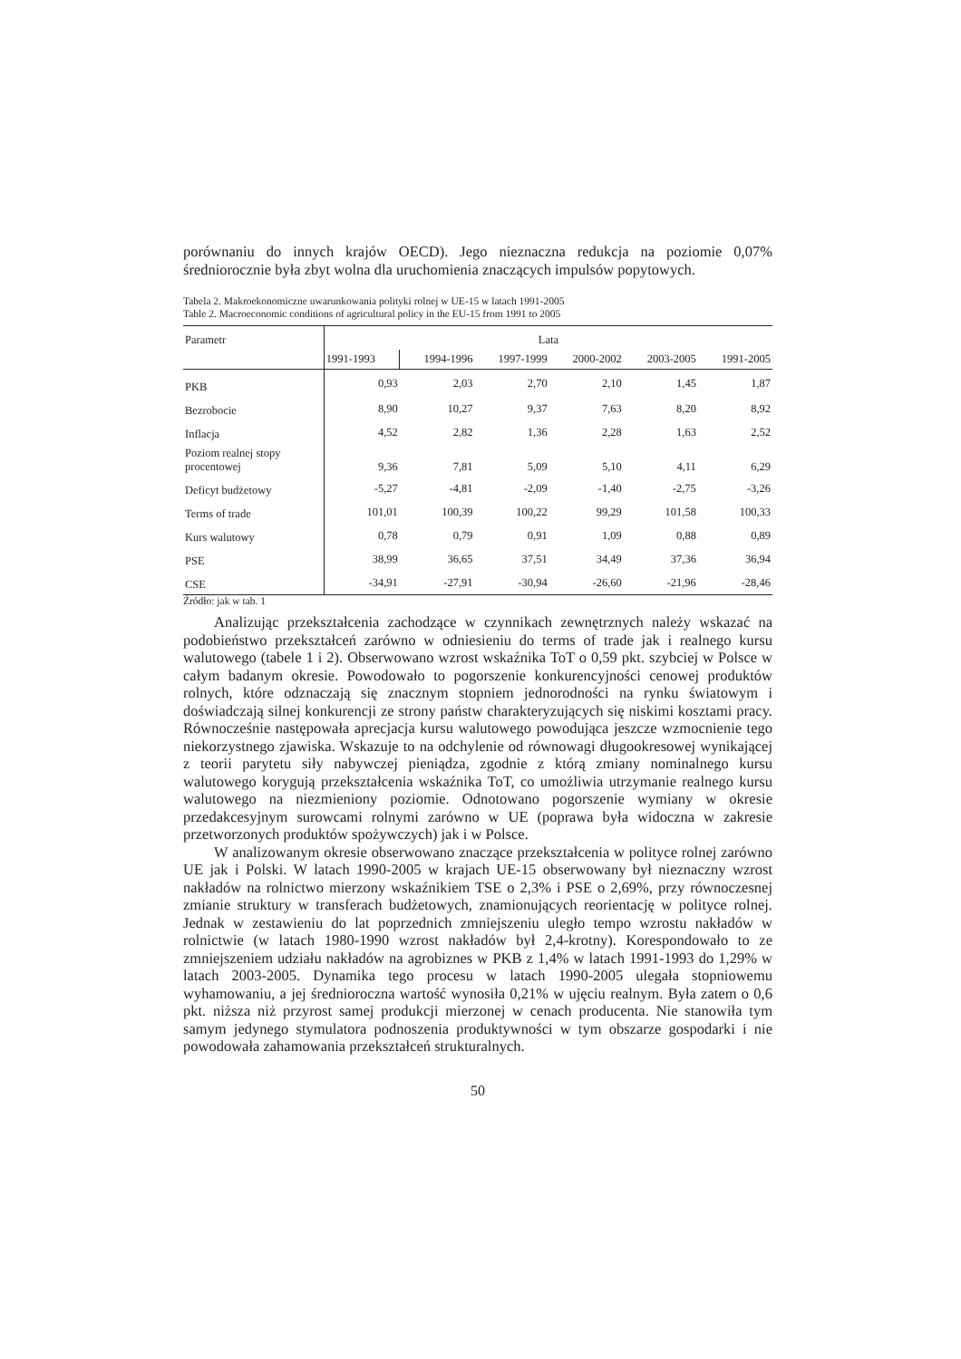porównaniu do innych krajów OECD). Jego nieznaczna redukcja na poziomie 0,07% średniorocznie była zbyt wolna dla uruchomienia znaczących impulsów popytowych.
Tabela 2. Makroekonomiczne uwarunkowania polityki rolnej w UE-15 w latach 1991-2005
Table 2. Macroeconomic conditions of agricultural policy in the EU-15 from 1991 to 2005
| Parametr | Lata | | | | | |
| --- | --- | --- | --- | --- | --- | --- |
| | 1991-1993 | 1994-1996 | 1997-1999 | 2000-2002 | 2003-2005 | 1991-2005 |
| PKB | 0,93 | 2,03 | 2,70 | 2,10 | 1,45 | 1,87 |
| Bezrobocie | 8,90 | 10,27 | 9,37 | 7,63 | 8,20 | 8,92 |
| Inflacja | 4,52 | 2,82 | 1,36 | 2,28 | 1,63 | 2,52 |
| Poziom realnej stopy procentowej | 9,36 | 7,81 | 5,09 | 5,10 | 4,11 | 6,29 |
| Deficyt budżetowy | -5,27 | -4,81 | -2,09 | -1,40 | -2,75 | -3,26 |
| Terms of trade | 101,01 | 100,39 | 100,22 | 99,29 | 101,58 | 100,33 |
| Kurs walutowy | 0,78 | 0,79 | 0,91 | 1,09 | 0,88 | 0,89 |
| PSE | 38,99 | 36,65 | 37,51 | 34,49 | 37,36 | 36,94 |
| CSE | -34,91 | -27,91 | -30,94 | -26,60 | -21,96 | -28,46 |
Źródło: jak w tab. 1
Analizując przekształcenia zachodzące w czynnikach zewnętrznych należy wskazać na podobieństwo przekształceń zarówno w odniesieniu do terms of trade jak i realnego kursu walutowego (tabele 1 i 2). Obserwowano wzrost wskaźnika ToT o 0,59 pkt. szybciej w Polsce w całym badanym okresie. Powodowało to pogorszenie konkurencyjności cenowej produktów rolnych, które odznaczają się znacznym stopniem jednorodności na rynku światowym i doświadczają silnej konkurencji ze strony państw charakteryzujących się niskimi kosztami pracy. Równocześnie następowała aprecjacja kursu walutowego powodująca jeszcze wzmocnienie tego niekorzystnego zjawiska. Wskazuje to na odchylenie od równowagi długookresowej wynikającej z teorii parytetu siły nabywczej pieniądza, zgodnie z którą zmiany nominalnego kursu walutowego korygują przekształcenia wskaźnika ToT, co umożliwia utrzymanie realnego kursu walutowego na niezmieniony poziomie. Odnotowano pogorszenie wymiany w okresie przedakcesyjnym surowcami rolnymi zarówno w UE (poprawa była widoczna w zakresie przetworzonych produktów spożywczych) jak i w Polsce.
W analizowanym okresie obserwowano znaczące przekształcenia w polityce rolnej zarówno UE jak i Polski. W latach 1990-2005 w krajach UE-15 obserwowany był nieznaczny wzrost nakładów na rolnictwo mierzony wskaźnikiem TSE o 2,3% i PSE o 2,69%, przy równoczesnej zmianie struktury w transferach budżetowych, znamionujących reorientację w polityce rolnej. Jednak w zestawieniu do lat poprzednich zmniejszeniu uległo tempo wzrostu nakładów w rolnictwie (w latach 1980-1990 wzrost nakładów był 2,4-krotny). Korespondowało to ze zmniejszeniem udziału nakładów na agrobiznes w PKB z 1,4% w latach 1991-1993 do 1,29% w latach 2003-2005. Dynamika tego procesu w latach 1990-2005 ulegała stopniowemu wyhamowaniu, a jej średnioroczna wartość wynosiła 0,21% w ujęciu realnym. Była zatem o 0,6 pkt. niższa niż przyrost samej produkcji mierzonej w cenach producenta. Nie stanowiła tym samym jedynego stymulatora podnoszenia produktywności w tym obszarze gospodarki i nie powodowała zahamowania przekształceń strukturalnych.
50